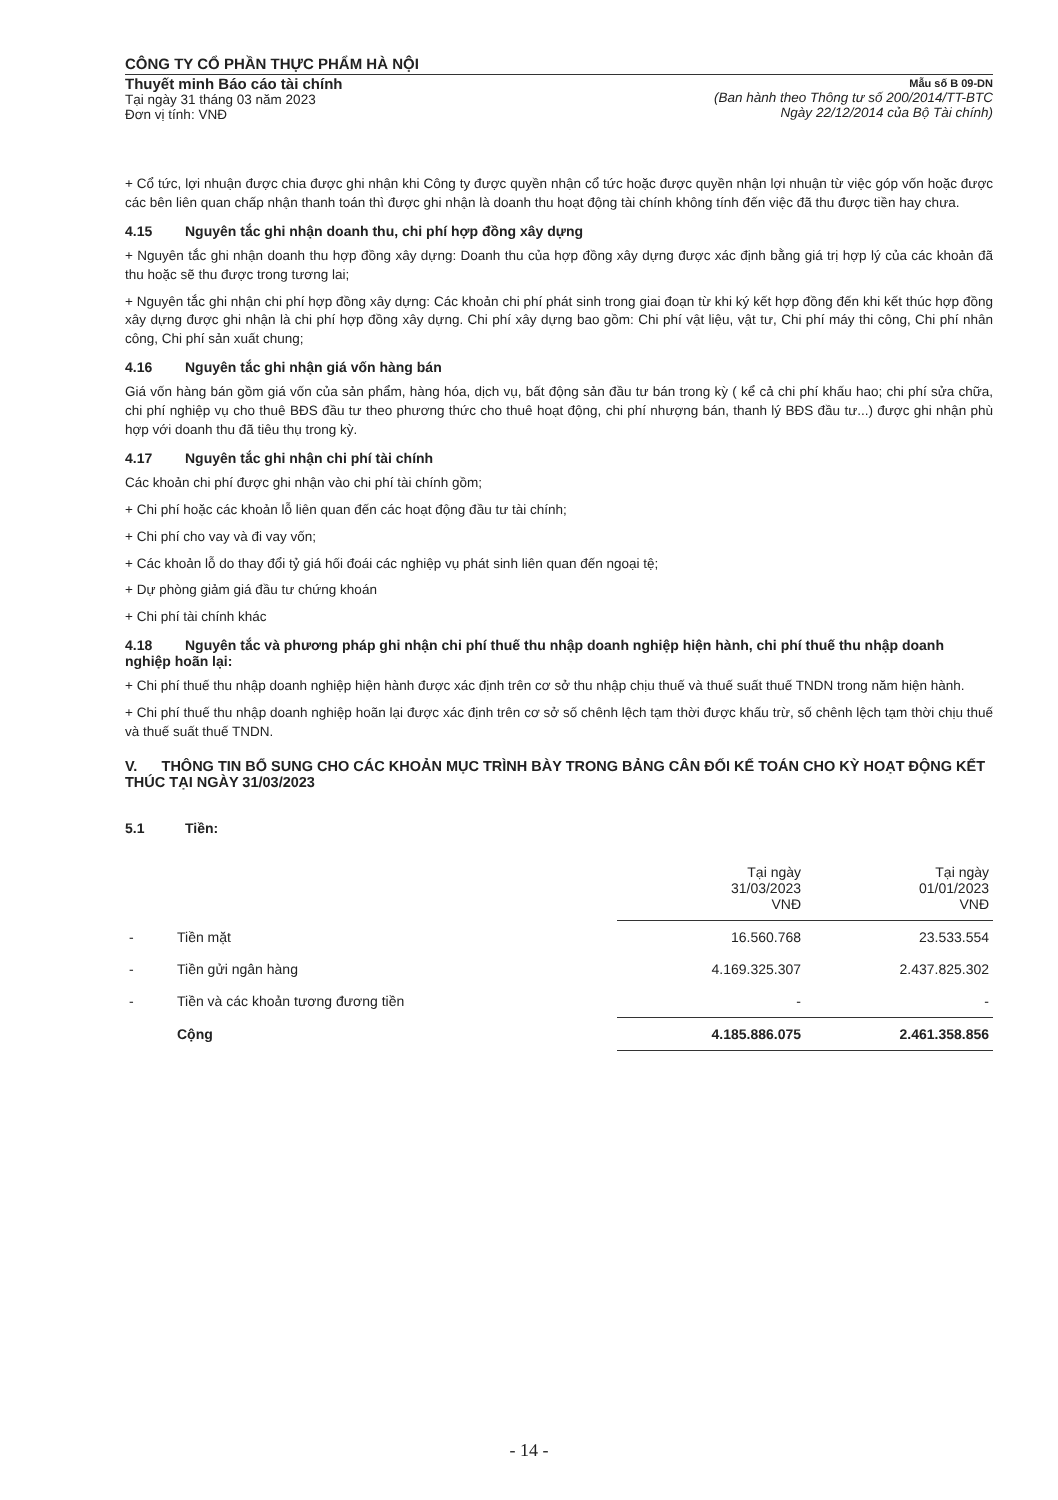CÔNG TY CỔ PHẦN THỰC PHẨM HÀ NỘI
Thuyết minh Báo cáo tài chính
Tại ngày 31 tháng 03 năm 2023
Đơn vị tính: VNĐ
Mẫu số B 09-DN
(Ban hành theo Thông tư số 200/2014/TT-BTC
Ngày 22/12/2014 của Bộ Tài chính)
+ Cổ tức, lợi nhuận được chia được ghi nhận khi Công ty được quyền nhận cổ tức hoặc được quyền nhận lợi nhuận từ việc góp vốn hoặc được các bên liên quan chấp nhận thanh toán thì được ghi nhận là doanh thu hoạt động tài chính không tính đến việc đã thu được tiền hay chưa.
4.15 Nguyên tắc ghi nhận doanh thu, chi phí hợp đồng xây dựng
+ Nguyên tắc ghi nhận doanh thu hợp đồng xây dựng: Doanh thu của hợp đồng xây dựng được xác định bằng giá trị hợp lý của các khoản đã thu hoặc sẽ thu được trong tương lai;
+ Nguyên tắc ghi nhận chi phí hợp đồng xây dựng: Các khoản chi phí phát sinh trong giai đoạn từ khi ký kết hợp đồng đến khi kết thúc hợp đồng xây dựng được ghi nhận là chi phí hợp đồng xây dựng. Chi phí xây dựng bao gồm: Chi phí vật liệu, vật tư, Chi phí máy thi công, Chi phí nhân công, Chi phí sản xuất chung;
4.16 Nguyên tắc ghi nhận giá vốn hàng bán
Giá vốn hàng bán gồm giá vốn của sản phẩm, hàng hóa, dịch vụ, bất động sản đầu tư bán trong kỳ ( kể cả chi phí khấu hao; chi phí sửa chữa, chi phí nghiệp vụ cho thuê BĐS đầu tư theo phương thức cho thuê hoạt động, chi phí nhượng bán, thanh lý BĐS đầu tư...) được ghi nhận phù hợp với doanh thu đã tiêu thụ trong kỳ.
4.17 Nguyên tắc ghi nhận chi phí tài chính
Các khoản chi phí được ghi nhận vào chi phí tài chính gồm;
+ Chi phí hoặc các khoản lỗ liên quan đến các hoạt động đầu tư tài chính;
+ Chi phí cho vay và đi vay vốn;
+ Các khoản lỗ do thay đổi tỷ giá hối đoái các nghiệp vụ phát sinh liên quan đến ngoại tệ;
+ Dự phòng giảm giá đầu tư chứng khoán
+ Chi phí tài chính khác
4.18 Nguyên tắc và phương pháp ghi nhận chi phí thuế thu nhập doanh nghiệp hiện hành, chi phí thuế thu nhập doanh nghiệp hoãn lại:
+ Chi phí thuế thu nhập doanh nghiệp hiện hành được xác định trên cơ sở thu nhập chịu thuế và thuế suất thuế TNDN trong năm hiện hành.
+ Chi phí thuế thu nhập doanh nghiệp hoãn lại được xác định trên cơ sở số chênh lệch tạm thời được khấu trừ, số chênh lệch tạm thời chịu thuế và thuế suất thuế TNDN.
V. THÔNG TIN BỔ SUNG CHO CÁC KHOẢN MỤC TRÌNH BÀY TRONG BẢNG CÂN ĐỐI KẾ TOÁN CHO KỲ HOẠT ĐỘNG KẾT THÚC TẠI NGÀY 31/03/2023
5.1 Tiền:
| | | Tại ngày 31/03/2023 VNĐ | Tại ngày 01/01/2023 VNĐ |
| --- | --- | --- | --- |
| - | Tiền mặt | 16.560.768 | 23.533.554 |
| - | Tiền gửi ngân hàng | 4.169.325.307 | 2.437.825.302 |
| - | Tiền và các khoản tương đương tiền | - | - |
| | Cộng | 4.185.886.075 | 2.461.358.856 |
- 14 -